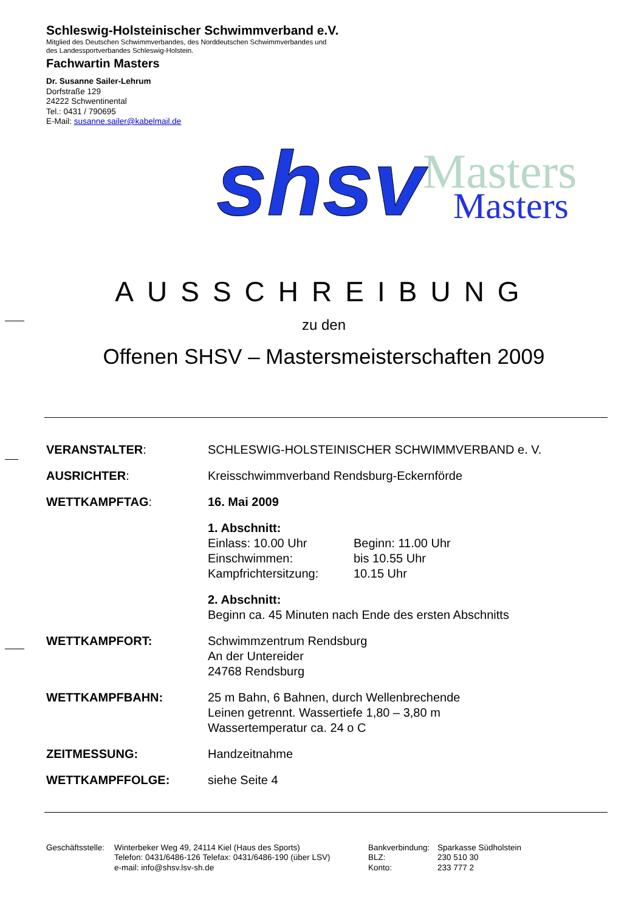Schleswig-Holsteinischer Schwimmverband e.V.
Mitglied des Deutschen Schwimmverbandes, des Norddeutschen Schwimmverbandes und
des Landessportverbandes Schleswig-Holstein.
Fachwartin Masters
Dr. Susanne Sailer-Lehrum
Dorfstraße 129
24222 Schwentinental
Tel.: 0431 / 790695
E-Mail: susanne.sailer@kabelmail.de
shsv
Masters
Masters
AUSSCHREIBUNG
zu den
Offenen SHSV – Mastersmeisterschaften 2009
| VERANSTALTER : | SCHLESWIG-HOLSTEINISCHER SCHWIMMVERBAND e. V. |
| AUSRICHTER : | Kreisschwimmverband Rendsburg-Eckernförde |
| WETTKAMPFTAG : | 16. Mai 2009 |
| | 1. Abschnitt: / Einlass: 10.00 Uhr / Beginn: 11.00 Uhr / / Einschwimmen: / bis 10.55 Uhr / / Kampfrichtersitzung: / 10.15 Uhr / |
| | 2. Abschnitt: Beginn ca. 45 Minuten nach Ende des ersten Abschnitts |
| WETTKAMPFORT: | Schwimmzentrum Rendsburg An der Untereider 24768 Rendsburg |
| WETTKAMPFBAHN: | 25 m Bahn, 6 Bahnen, durch Wellenbrechende Leinen getrennt. Wassertiefe 1,80 – 3,80 m Wassertemperatur ca. 24 o C |
| ZEITMESSUNG: | Handzeitnahme |
| WETTKAMPFFOLGE: | siehe Seite 4 |
| Geschäftsstelle: | Winterbeker Weg 49, 24114 Kiel (Haus des Sports) Telefon: 0431/6486-126 Telefax: 0431/6486-190 (über LSV) e-mail: info@shsv.lsv-sh.de |
| Bankverbindung: | Sparkasse Südholstein |
| BLZ: | 230 510 30 |
| Konto: | 233 777 2 |